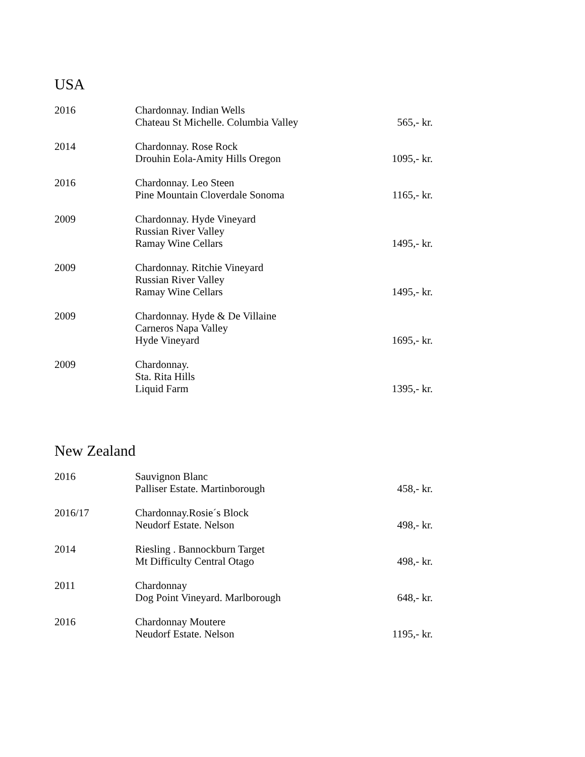USA
| 2016 | Chardonnay. Indian Wells Chateau St Michelle. Columbia Valley | 565,- kr. |
| 2014 | Chardonnay. Rose Rock Drouhin Eola-Amity Hills Oregon | 1095,- kr. |
| 2016 | Chardonnay. Leo Steen Pine Mountain Cloverdale Sonoma | 1165,- kr. |
| 2009 | Chardonnay. Hyde Vineyard Russian River Valley Ramay Wine Cellars | 1495,- kr. |
| 2009 | Chardonnay. Ritchie Vineyard Russian River Valley Ramay Wine Cellars | 1495,- kr. |
| 2009 | Chardonnay. Hyde & De Villaine Carneros Napa Valley Hyde Vineyard | 1695,- kr. |
| 2009 | Chardonnay. Sta. Rita Hills Liquid Farm | 1395,- kr. |
New Zealand
| 2016 | Sauvignon Blanc Palliser Estate. Martinborough | 458,- kr. |
| 2016/17 | Chardonnay.Rosie´s Block Neudorf Estate. Nelson | 498,- kr. |
| 2014 | Riesling . Bannockburn Target Mt Difficulty Central Otago | 498,- kr. |
| 2011 | Chardonnay Dog Point Vineyard. Marlborough | 648,- kr. |
| 2016 | Chardonnay Moutere Neudorf Estate. Nelson | 1195,- kr. |